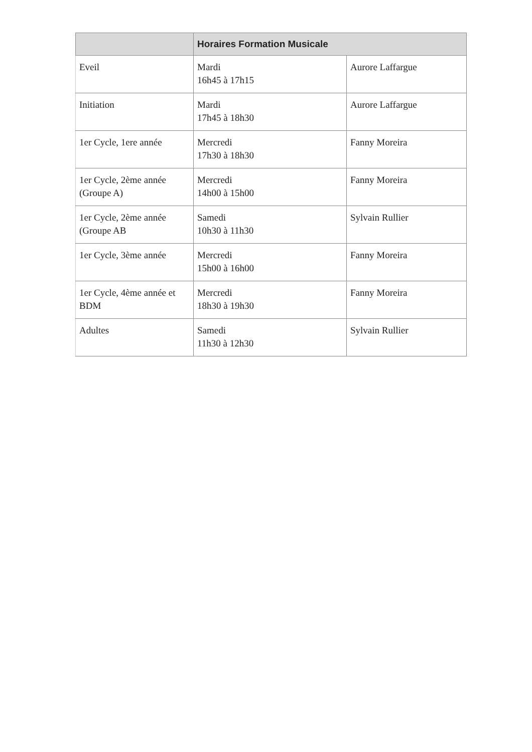| | Horaires Formation Musicale | |
| --- | --- | --- |
| Eveil | Mardi 16h45 à 17h15 | Aurore Laffargue |
| Initiation | Mardi 17h45 à 18h30 | Aurore Laffargue |
| 1er Cycle, 1ere année | Mercredi 17h30 à 18h30 | Fanny Moreira |
| 1er Cycle, 2ème année (Groupe A) | Mercredi 14h00 à 15h00 | Fanny Moreira |
| 1er Cycle, 2ème année (Groupe AB | Samedi 10h30 à 11h30 | Sylvain Rullier |
| 1er Cycle, 3ème année | Mercredi 15h00 à 16h00 | Fanny Moreira |
| 1er Cycle, 4ème année et BDM | Mercredi 18h30 à 19h30 | Fanny Moreira |
| Adultes | Samedi 11h30 à 12h30 | Sylvain Rullier |